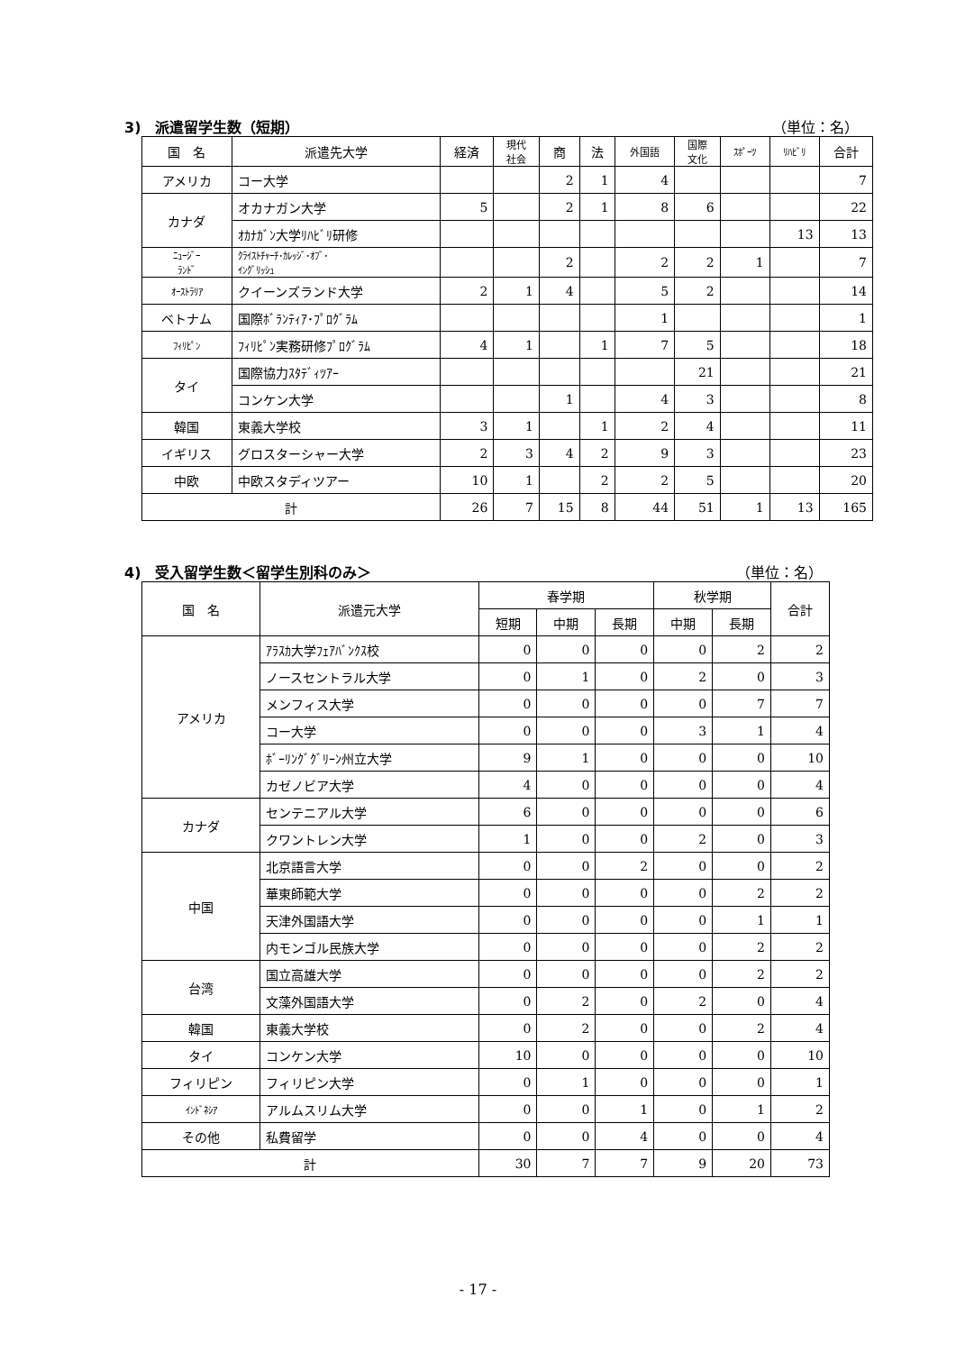3)　派遣留学生数（短期） （単位：名）
| 国 名 | 派遣先大学 | 経済 | 現代 社会 | 商 | 法 | 外国語 | 国際 文化 | ｽﾎﾟｰﾂ | ﾘﾊﾋﾞﾘ | 合計 |
| --- | --- | --- | --- | --- | --- | --- | --- | --- | --- | --- |
| アメリカ | コー大学 | | | 2 | 1 | 4 | | | | 7 |
| カナダ | オカナガン大学 | 5 | | 2 | 1 | 8 | 6 | | | 22 |
| | ｵｶﾅｶﾞﾝ大学ﾘﾊﾋﾞﾘ研修 | | | | | | | | 13 | 13 |
| ﾆｭｰｼﾞｰ ﾗﾝﾄﾞ | ｸﾗｲｽﾄﾁｬｰﾁ･ｶﾚｯｼﾞ･ｵﾌﾞ･ ｲﾝｸﾞﾘｯｼｭ | | | 2 | | 2 | 2 | 1 | | 7 |
| ｵｰｽﾄﾗﾘｱ | クイーンズランド大学 | 2 | 1 | 4 | | 5 | 2 | | | 14 |
| ベトナム | 国際ﾎﾞﾗﾝﾃｨｱ･ﾌﾟﾛｸﾞﾗﾑ | | | | | 1 | | | | 1 |
| ﾌｨﾘﾋﾟﾝ | ﾌｨﾘﾋﾟﾝ実務研修ﾌﾟﾛｸﾞﾗﾑ | 4 | 1 | | 1 | 7 | 5 | | | 18 |
| タイ | 国際協力ｽﾀﾃﾞｨﾂｱｰ | | | | | | 21 | | | 21 |
| | コンケン大学 | | | 1 | | 4 | 3 | | | 8 |
| 韓国 | 東義大学校 | 3 | 1 | | 1 | 2 | 4 | | | 11 |
| イギリス | グロスターシャー大学 | 2 | 3 | 4 | 2 | 9 | 3 | | | 23 |
| 中欧 | 中欧スタディツアー | 10 | 1 | | 2 | 2 | 5 | | | 20 |
| 計 | | 26 | 7 | 15 | 8 | 44 | 51 | 1 | 13 | 165 |
4)　受入留学生数＜留学生別科のみ＞ （単位：名）
| 国 名 | 派遣元大学 | 春学期 | | | 秋学期 | | 合計 |
| --- | --- | --- | --- | --- | --- | --- | --- |
| | | 短期 | 中期 | 長期 | 中期 | 長期 | |
| アメリカ | ｱﾗｽｶ大学ﾌｪｱﾊﾞﾝｸｽ校 | 0 | 0 | 0 | 0 | 2 | 2 |
| | ノースセントラル大学 | 0 | 1 | 0 | 2 | 0 | 3 |
| | メンフィス大学 | 0 | 0 | 0 | 0 | 7 | 7 |
| | コー大学 | 0 | 0 | 0 | 3 | 1 | 4 |
| | ﾎﾞｰﾘﾝｸﾞｸﾞﾘｰﾝ州立大学 | 9 | 1 | 0 | 0 | 0 | 10 |
| | カゼノビア大学 | 4 | 0 | 0 | 0 | 0 | 4 |
| カナダ | センテニアル大学 | 6 | 0 | 0 | 0 | 0 | 6 |
| | クワントレン大学 | 1 | 0 | 0 | 2 | 0 | 3 |
| 中国 | 北京語言大学 | 0 | 0 | 2 | 0 | 0 | 2 |
| | 華東師範大学 | 0 | 0 | 0 | 0 | 2 | 2 |
| | 天津外国語大学 | 0 | 0 | 0 | 0 | 1 | 1 |
| | 内モンゴル民族大学 | 0 | 0 | 0 | 0 | 2 | 2 |
| 台湾 | 国立高雄大学 | 0 | 0 | 0 | 0 | 2 | 2 |
| | 文藻外国語大学 | 0 | 2 | 0 | 2 | 0 | 4 |
| 韓国 | 東義大学校 | 0 | 2 | 0 | 0 | 2 | 4 |
| タイ | コンケン大学 | 10 | 0 | 0 | 0 | 0 | 10 |
| フィリピン | フィリピン大学 | 0 | 1 | 0 | 0 | 0 | 1 |
| ｲﾝﾄﾞﾈｼｱ | アルムスリム大学 | 0 | 0 | 1 | 0 | 1 | 2 |
| その他 | 私費留学 | 0 | 0 | 4 | 0 | 0 | 4 |
| 計 | | 30 | 7 | 7 | 9 | 20 | 73 |
- 17 -